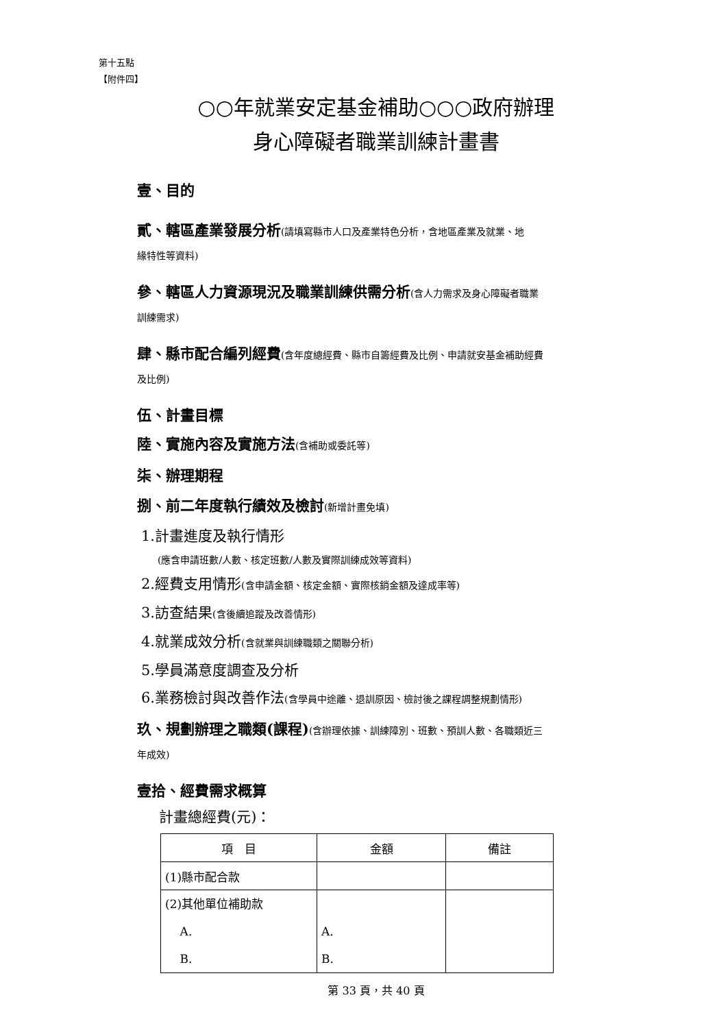第十五點
【附件四】
○○年就業安定基金補助○○○政府辦理
身心障礙者職業訓練計畫書
壹、目的
貳、轄區產業發展分析(請填寫縣市人口及產業特色分析，含地區產業及就業、地
緣特性等資料)
參、轄區人力資源現況及職業訓練供需分析(含人力需求及身心障礙者職業
訓練需求)
肆、縣市配合編列經費(含年度總經費、縣市自籌經費及比例、申請就安基金補助經費
及比例)
伍、計畫目標
陸、實施內容及實施方法(含補助或委託等)
柒、辦理期程
捌、前二年度執行績效及檢討(新增計畫免填)
1.計畫進度及執行情形
(應含申請班數/人數、核定班數/人數及實際訓練成效等資料)
2.經費支用情形(含申請金額、核定金額、實際核銷金額及達成率等)
3.訪查結果(含後續追蹤及改善情形)
4.就業成效分析(含就業與訓練職類之關聯分析)
5.學員滿意度調查及分析
6.業務檢討與改善作法(含學員中途離、退訓原因、檢討後之課程調整規劃情形)
玖、規劃辦理之職類(課程)(含辦理依據、訓練障別、班數、預訓人數、各職類近三
年成效)
壹拾、經費需求概算
計畫總經費(元)：
| 項 目 | 金額 | 備註 |
| --- | --- | --- |
| (1)縣市配合款 | | |
| (2)其他單位補助款 A. B. | A. B. | |
第 33 頁，共 40 頁